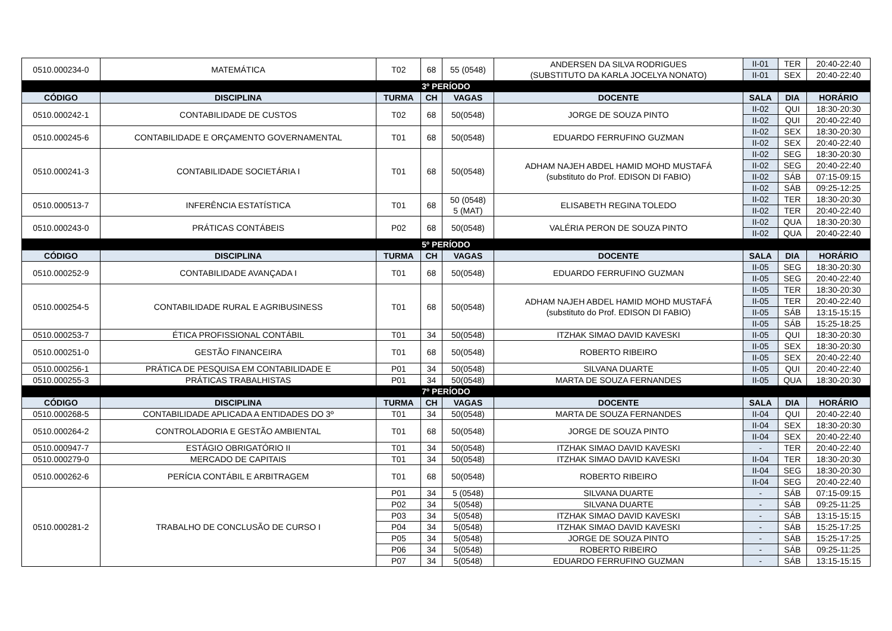| 0510.000234-0 | MATEMÁTICA | T02 | 68 | 55 (0548) | ANDERSEN DA SILVA RODRIGUES (SUBSTITUTO DA KARLA JOCELYA NONATO) | II-01 | TER | 20:40-22:40 |
| | | | | | | II-01 | SEX | 20:40-22:40 |
| 3º PERÍODO | | | | | | | | |
| CÓDIGO | DISCIPLINA | TURMA | CH | VAGAS | DOCENTE | SALA | DIA | HORÁRIO |
| 0510.000242-1 | CONTABILIDADE DE CUSTOS | T02 | 68 | 50(0548) | JORGE DE SOUZA PINTO | II-02 | QUI | 18:30-20:30 |
| | | | | | | II-02 | QUI | 20:40-22:40 |
| 0510.000245-6 | CONTABILIDADE E ORÇAMENTO GOVERNAMENTAL | T01 | 68 | 50(0548) | EDUARDO FERRUFINO GUZMAN | II-02 | SEX | 18:30-20:30 |
| | | | | | | II-02 | SEX | 20:40-22:40 |
| 0510.000241-3 | CONTABILIDADE SOCIETÁRIA I | T01 | 68 | 50(0548) | ADHAM NAJEH ABDEL HAMID MOHD MUSTAFÁ (substituto do Prof. EDISON DI FABIO) | II-02 | SEG | 18:30-20:30 |
| | | | | | | II-02 | SEG | 20:40-22:40 |
| | | | | | | II-02 | SÁB | 07:15-09:15 |
| | | | | | | II-02 | SÁB | 09:25-12:25 |
| 0510.000513-7 | INFERÊNCIA ESTATÍSTICA | T01 | 68 | 50 (0548) 5 (MAT) | ELISABETH REGINA TOLEDO | II-02 | TER | 18:30-20:30 |
| | | | | | | II-02 | TER | 20:40-22:40 |
| 0510.000243-0 | PRÁTICAS CONTÁBEIS | P02 | 68 | 50(0548) | VALÉRIA PERON DE SOUZA PINTO | II-02 | QUA | 18:30-20:30 |
| | | | | | | II-02 | QUA | 20:40-22:40 |
| 5º PERÍODO | | | | | | | | |
| CÓDIGO | DISCIPLINA | TURMA | CH | VAGAS | DOCENTE | SALA | DIA | HORÁRIO |
| 0510.000252-9 | CONTABILIDADE AVANÇADA I | T01 | 68 | 50(0548) | EDUARDO FERRUFINO GUZMAN | II-05 | SEG | 18:30-20:30 |
| | | | | | | II-05 | SEG | 20:40-22:40 |
| 0510.000254-5 | CONTABILIDADE RURAL E AGRIBUSINESS | T01 | 68 | 50(0548) | ADHAM NAJEH ABDEL HAMID MOHD MUSTAFÁ (substituto do Prof. EDISON DI FABIO) | II-05 | TER | 18:30-20:30 |
| | | | | | | II-05 | TER | 20:40-22:40 |
| | | | | | | II-05 | SÁB | 13:15-15:15 |
| | | | | | | II-05 | SÁB | 15:25-18:25 |
| 0510.000253-7 | ÉTICA PROFISSIONAL CONTÁBIL | T01 | 34 | 50(0548) | ITZHAK SIMAO DAVID KAVESKI | II-05 | QUI | 18:30-20:30 |
| 0510.000251-0 | GESTÃO FINANCEIRA | T01 | 68 | 50(0548) | ROBERTO RIBEIRO | II-05 | SEX | 18:30-20:30 |
| | | | | | | II-05 | SEX | 20:40-22:40 |
| 0510.000256-1 | PRÁTICA DE PESQUISA EM CONTABILIDADE E | P01 | 34 | 50(0548) | SILVANA DUARTE | II-05 | QUI | 20:40-22:40 |
| 0510.000255-3 | PRÁTICAS TRABALHISTAS | P01 | 34 | 50(0548) | MARTA DE SOUZA FERNANDES | II-05 | QUA | 18:30-20:30 |
| 7º PERÍODO | | | | | | | | |
| CÓDIGO | DISCIPLINA | TURMA | CH | VAGAS | DOCENTE | SALA | DIA | HORÁRIO |
| 0510.000268-5 | CONTABILIDADE APLICADA A ENTIDADES DO 3º | T01 | 34 | 50(0548) | MARTA DE SOUZA FERNANDES | II-04 | QUI | 20:40-22:40 |
| 0510.000264-2 | CONTROLADORIA E GESTÃO AMBIENTAL | T01 | 68 | 50(0548) | JORGE DE SOUZA PINTO | II-04 | SEX | 18:30-20:30 |
| | | | | | | II-04 | SEX | 20:40-22:40 |
| 0510.000947-7 | ESTÁGIO OBRIGATÓRIO II | T01 | 34 | 50(0548) | ITZHAK SIMAO DAVID KAVESKI | - | TER | 20:40-22:40 |
| 0510.000279-0 | MERCADO DE CAPITAIS | T01 | 34 | 50(0548) | ITZHAK SIMAO DAVID KAVESKI | II-04 | TER | 18:30-20:30 |
| 0510.000262-6 | PERÍCIA CONTÁBIL E ARBITRAGEM | T01 | 68 | 50(0548) | ROBERTO RIBEIRO | II-04 | SEG | 18:30-20:30 |
| | | | | | | II-04 | SEG | 20:40-22:40 |
| 0510.000281-2 | TRABALHO DE CONCLUSÃO DE CURSO I | P01 | 34 | 5 (0548) | SILVANA DUARTE | - | SÁB | 07:15-09:15 |
| | | P02 | 34 | 5(0548) | SILVANA DUARTE | - | SÁB | 09:25-11:25 |
| | | P03 | 34 | 5(0548) | ITZHAK SIMAO DAVID KAVESKI | - | SÁB | 13:15-15:15 |
| | | P04 | 34 | 5(0548) | ITZHAK SIMAO DAVID KAVESKI | - | SÁB | 15:25-17:25 |
| | | P05 | 34 | 5(0548) | JORGE DE SOUZA PINTO | - | SÁB | 15:25-17:25 |
| | | P06 | 34 | 5(0548) | ROBERTO RIBEIRO | - | SÁB | 09:25-11:25 |
| | | P07 | 34 | 5(0548) | EDUARDO FERRUFINO GUZMAN | - | SÁB | 13:15-15:15 |